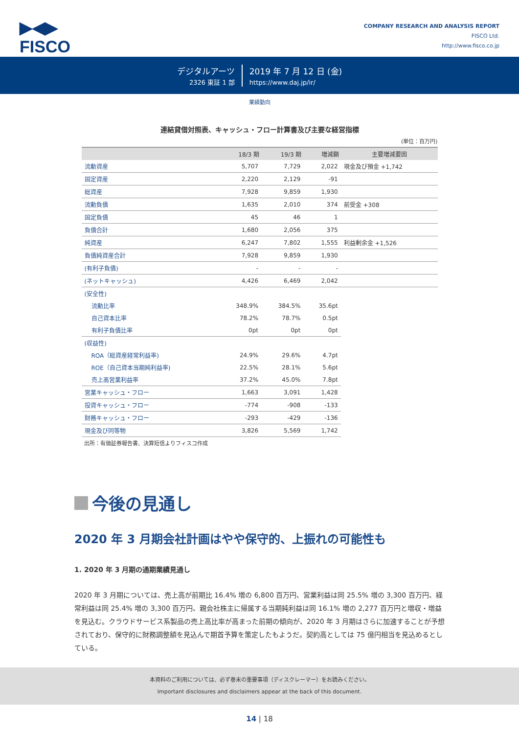▶◀▶
FISCO
COMPANY RESEARCH AND ANALYSIS REPORT
FISCO Ltd.
http://www.fisco.co.jp
デジタルアーツ
2326 東証 1 部
2019 年 7 月 12 日 (金)
https://www.daj.jp/ir/
業績動向
連結貸借対照表、キャッシュ・フロー計算書及び主要な経営指標
(単位：百万円)
| | 18/3 期 | 19/3 期 | 増減額 | 主要増減要因 |
| --- | --- | --- | --- | --- |
| 流動資産 | 5,707 | 7,729 | 2,022 | 現金及び預金 +1,742 |
| 固定資産 | 2,220 | 2,129 | -91 | |
| 総資産 | 7,928 | 9,859 | 1,930 | |
| 流動負債 | 1,635 | 2,010 | 374 | 前受金 +308 |
| 固定負債 | 45 | 46 | 1 | |
| 負債合計 | 1,680 | 2,056 | 375 | |
| 純資産 | 6,247 | 7,802 | 1,555 | 利益剰余金 +1,526 |
| 負債純資産合計 | 7,928 | 9,859 | 1,930 | |
| (有利子負債) | - | - | - | |
| (ネットキャッシュ) | 4,426 | 6,469 | 2,042 | |
| (安全性) | | | | |
| 流動比率 | 348.9% | 384.5% | 35.6pt | |
| 自己資本比率 | 78.2% | 78.7% | 0.5pt | |
| 有利子負債比率 | 0pt | 0pt | 0pt | |
| (収益性) | | | | |
| ROA（総資産経常利益率) | 24.9% | 29.6% | 4.7pt | |
| ROE（自己資本当期純利益率) | 22.5% | 28.1% | 5.6pt | |
| 売上高営業利益率 | 37.2% | 45.0% | 7.8pt | |
| 営業キャッシュ・フロー | 1,663 | 3,091 | 1,428 | |
| 投資キャッシュ・フロー | -774 | -908 | -133 | |
| 財務キャッシュ・フロー | -293 | -429 | -136 | |
| 現金及び同等物 | 3,826 | 5,569 | 1,742 | |
出所：有価証券報告書、決算短信よりフィスコ作成
今後の見通し
2020 年 3 月期会社計画はやや保守的、上振れの可能性も
1. 2020 年 3 月期の通期業績見通し
2020 年 3 月期については、売上高が前期比 16.4% 増の 6,800 百万円、営業利益は同 25.5% 増の 3,300 百万円、経常利益は同 25.4% 増の 3,300 百万円、親会社株主に帰属する当期純利益は同 16.1% 増の 2,277 百万円と増収・増益を見込む。クラウドサービス系製品の売上高比率が高まった前期の傾向が、2020 年 3 月期はさらに加速することが予想されており、保守的に財務調整額を見込んで期首予算を策定したもようだ。契約高としては 75 億円相当を見込めるとしている。
本資料のご利用については、必ず巻末の重要事項（ディスクレーマー）をお読みください。
Important disclosures and disclaimers appear at the back of this document.
14 | 18